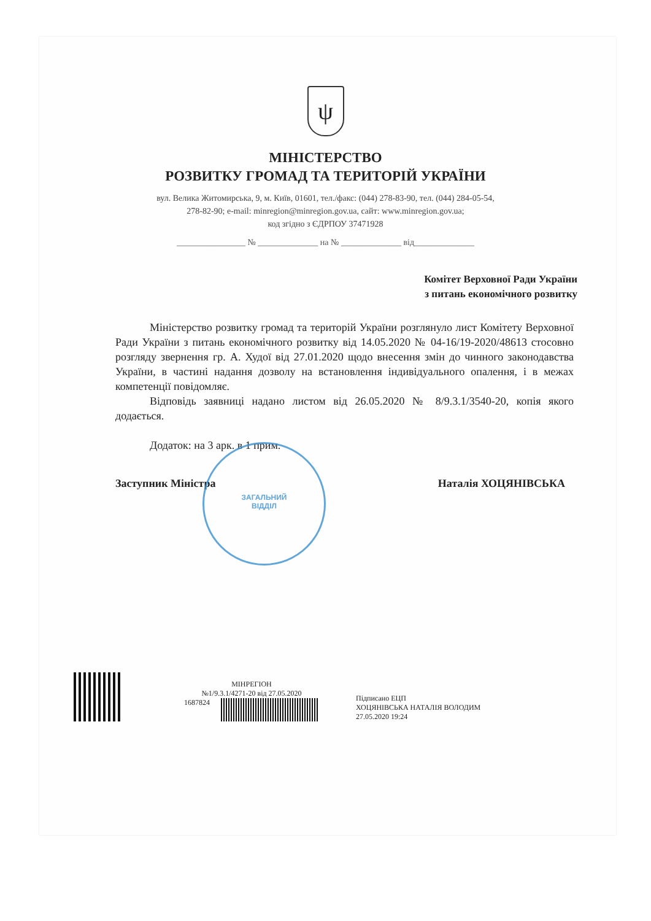ψ
МІНІСТЕРСТВО
РОЗВИТКУ ГРОМАД ТА ТЕРИТОРІЙ УКРАЇНИ
вул. Велика Житомирська, 9, м. Київ, 01601, тел./факс: (044) 278-83-90, тел. (044) 284-05-54,
278-82-90; e-mail: minregion@minregion.gov.ua, сайт: www.minregion.gov.ua;
код згідно з ЄДРПОУ 37471928
________________ № ______________ на № ______________ від______________
Комітет Верховної Ради України
з питань економічного розвитку
Міністерство розвитку громад та територій України розглянуло лист Комітету Верховної Ради України з питань економічного розвитку від 14.05.2020 № 04-16/19-2020/48613 стосовно розгляду звернення гр. А. Худої від 27.01.2020 щодо внесення змін до чинного законодавства України, в частині надання дозволу на встановлення індивідуального опалення, і в межах компетенції повідомляє.
Відповідь заявниці надано листом від 26.05.2020 № 8/9.3.1/3540-20, копія якого додається.
Додаток: на 3 арк. в 1 прим.
Заступник Міністра Наталія ХОЦЯНІВСЬКА
ЗАГАЛЬНИЙ
ВІДДІЛ
МІНРЕГІОН
№1/9.3.1/4271-20 від 27.05.2020
1687824
Підписано ЕЦП
ХОЦЯНІВСЬКА НАТАЛІЯ ВОЛОДИМ
27.05.2020 19:24